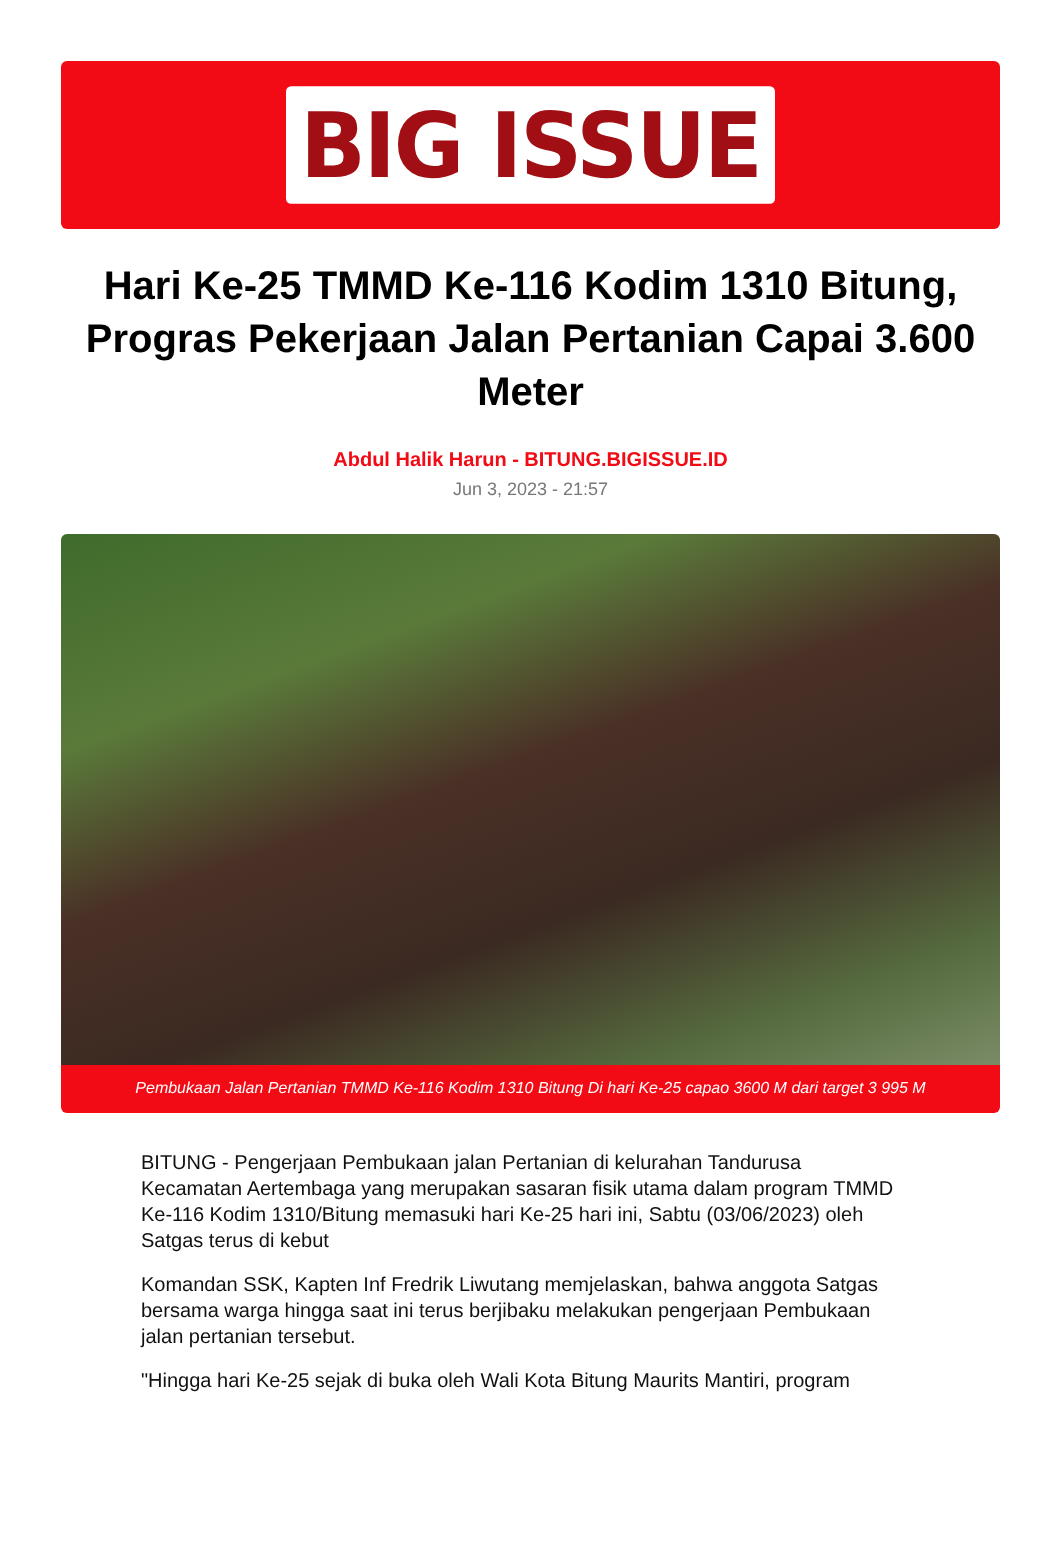BIG ISSUE
Hari Ke-25 TMMD Ke-116 Kodim 1310 Bitung, Progras Pekerjaan Jalan Pertanian Capai 3.600 Meter
Abdul Halik Harun - BITUNG.BIGISSUE.ID
Jun 3, 2023 - 21:57
Pembukaan Jalan Pertanian TMMD Ke-116 Kodim 1310 Bitung Di hari Ke-25 capao 3600 M dari target 3 995 M
BITUNG - Pengerjaan Pembukaan jalan Pertanian di kelurahan Tandurusa Kecamatan Aertembaga yang merupakan sasaran fisik utama dalam program TMMD Ke-116 Kodim 1310/Bitung memasuki hari Ke-25 hari ini, Sabtu (03/06/2023) oleh Satgas terus di kebut
Komandan SSK, Kapten Inf Fredrik Liwutang memjelaskan, bahwa anggota Satgas bersama warga hingga saat ini terus berjibaku melakukan pengerjaan Pembukaan jalan pertanian tersebut.
"Hingga hari Ke-25 sejak di buka oleh Wali Kota Bitung Maurits Mantiri, program